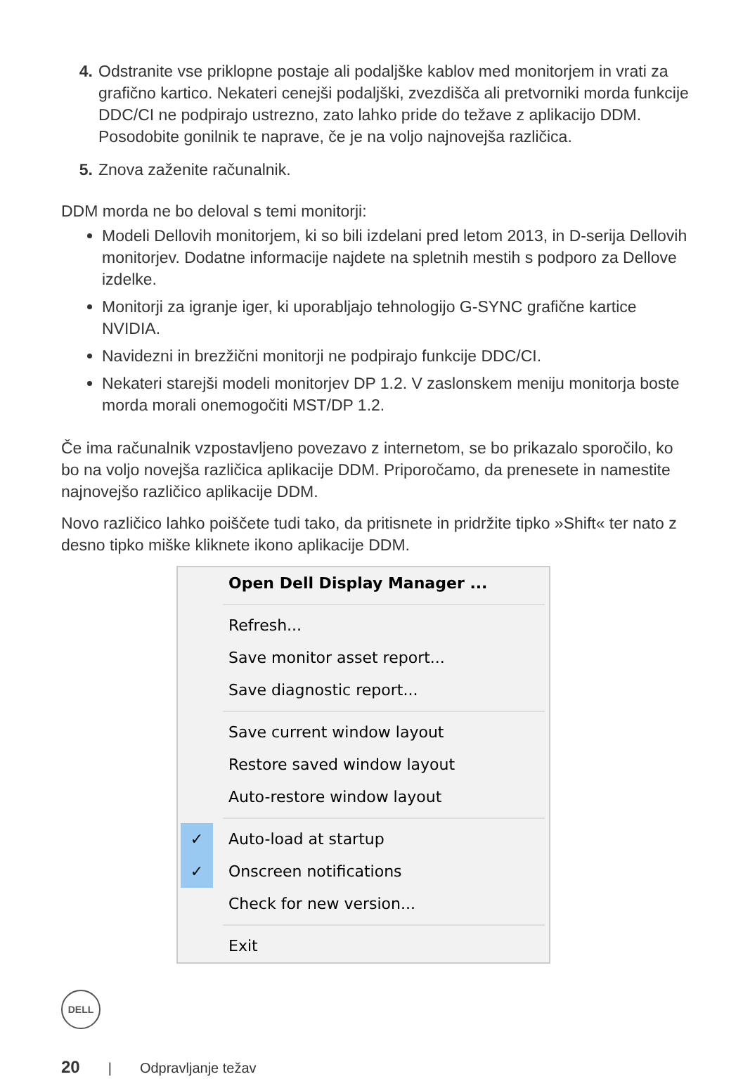4. Odstranite vse priklopne postaje ali podaljške kablov med monitorjem in vrati za grafično kartico. Nekateri cenejši podaljški, zvezdišča ali pretvorniki morda funkcije DDC/CI ne podpirajo ustrezno, zato lahko pride do težave z aplikacijo DDM. Posodobite gonilnik te naprave, če je na voljo najnovejša različica.
5. Znova zaženite računalnik.
DDM morda ne bo deloval s temi monitorji:
Modeli Dellovih monitorjem, ki so bili izdelani pred letom 2013, in D-serija Dellovih monitorjev. Dodatne informacije najdete na spletnih mestih s podporo za Dellove izdelke.
Monitorji za igranje iger, ki uporabljajo tehnologijo G-SYNC grafične kartice NVIDIA.
Navidezni in brezžični monitorji ne podpirajo funkcije DDC/CI.
Nekateri starejši modeli monitorjev DP 1.2. V zaslonskem meniju monitorja boste morda morali onemogočiti MST/DP 1.2.
Če ima računalnik vzpostavljeno povezavo z internetom, se bo prikazalo sporočilo, ko bo na voljo novejša različica aplikacije DDM. Priporočamo, da prenesete in namestite najnovejšo različico aplikacije DDM.
Novo različico lahko poiščete tudi tako, da pritisnete in pridržite tipko »Shift« ter nato z desno tipko miške kliknete ikono aplikacije DDM.
Open Dell Display Manager ...
Refresh...
Save monitor asset report...
Save diagnostic report...
Save current window layout
Restore saved window layout
Auto-restore window layout
✓ Auto-load at startup
✓ Onscreen notifications
Check for new version...
Exit
DELL
20 | Odpravljanje težav